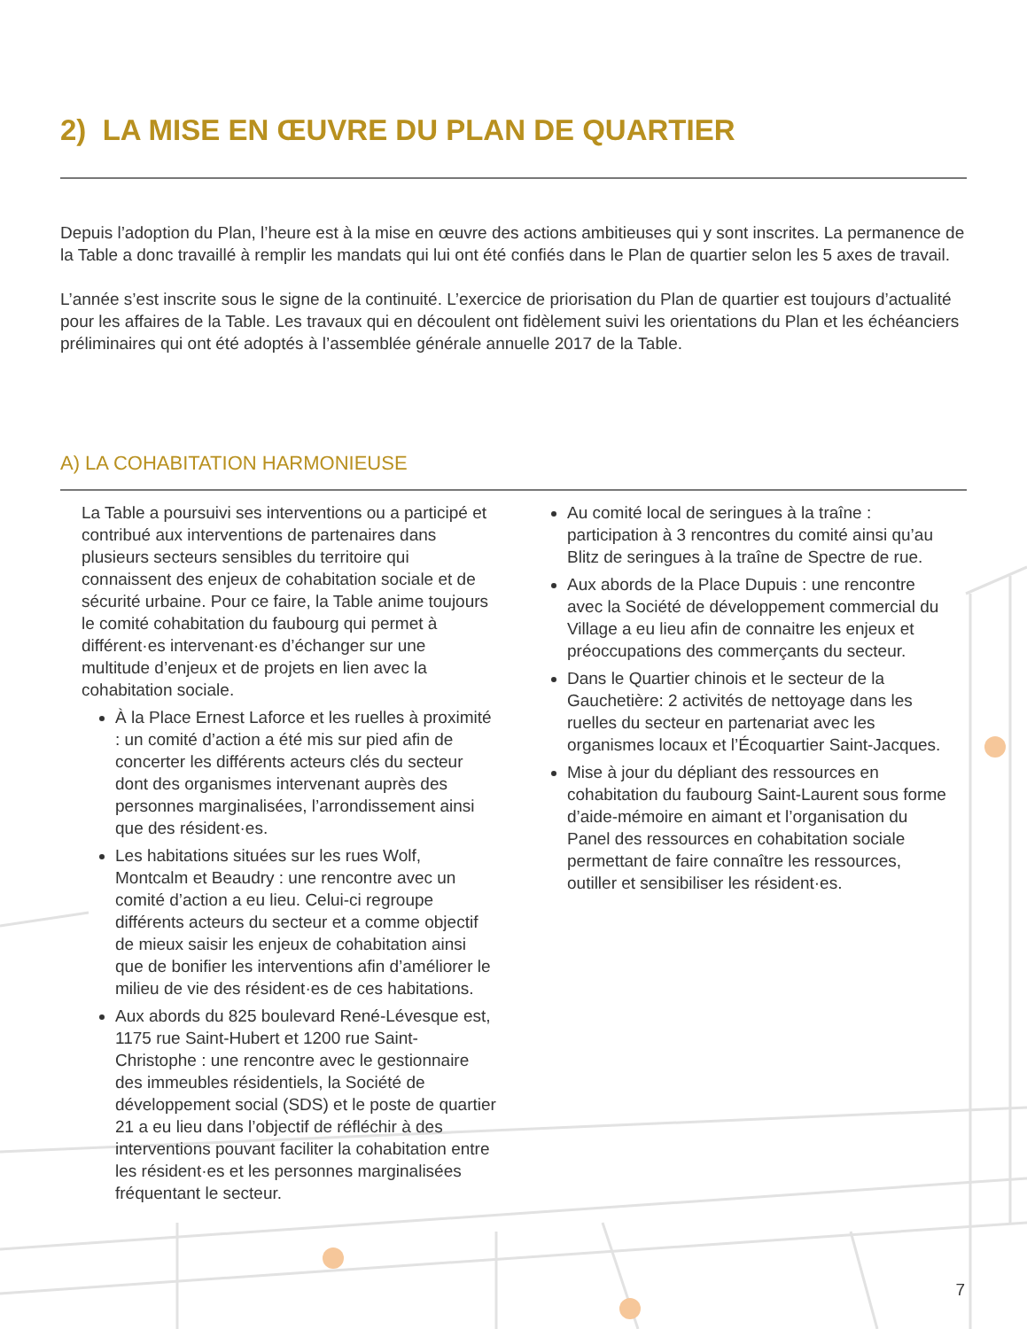2) LA MISE EN ŒUVRE DU PLAN DE QUARTIER
Depuis l’adoption du Plan, l’heure est à la mise en œuvre des actions ambitieuses qui y sont inscrites. La permanence de la Table a donc travaillé à remplir les mandats qui lui ont été confiés dans le Plan de quartier selon les 5 axes de travail.
L’année s’est inscrite sous le signe de la continuité. L’exercice de priorisation du Plan de quartier est toujours d’actualité pour les affaires de la Table. Les travaux qui en découlent ont fidèlement suivi les orientations du Plan et les échéanciers préliminaires qui ont été adoptés à l’assemblée générale annuelle 2017 de la Table.
A) LA COHABITATION HARMONIEUSE
La Table a poursuivi ses interventions ou a participé et contribué aux interventions de partenaires dans plusieurs secteurs sensibles du territoire qui connaissent des enjeux de cohabitation sociale et de sécurité urbaine. Pour ce faire, la Table anime toujours le comité cohabitation du faubourg qui permet à différent·es intervenant·es d’échanger sur une multitude d’enjeux et de projets en lien avec la cohabitation sociale.
À la Place Ernest Laforce et les ruelles à proximité : un comité d’action a été mis sur pied afin de concerter les différents acteurs clés du secteur dont des organismes intervenant auprès des personnes marginalisées, l’arrondissement ainsi que des résident·es.
Les habitations situées sur les rues Wolf, Montcalm et Beaudry : une rencontre avec un comité d’action a eu lieu. Celui-ci regroupe différents acteurs du secteur et a comme objectif de mieux saisir les enjeux de cohabitation ainsi que de bonifier les interventions afin d’améliorer le milieu de vie des résident·es de ces habitations.
Aux abords du 825 boulevard René-Lévesque est, 1175 rue Saint-Hubert et 1200 rue Saint-Christophe : une rencontre avec le gestionnaire des immeubles résidentiels, la Société de développement social (SDS) et le poste de quartier 21 a eu lieu dans l’objectif de réfléchir à des interventions pouvant faciliter la cohabitation entre les résident·es et les personnes marginalisées fréquentant le secteur.
Au comité local de seringues à la traîne : participation à 3 rencontres du comité ainsi qu’au Blitz de seringues à la traîne de Spectre de rue.
Aux abords de la Place Dupuis : une rencontre avec la Société de développement commercial du Village a eu lieu afin de connaitre les enjeux et préoccupations des commerçants du secteur.
Dans le Quartier chinois et le secteur de la Gauchetière: 2 activités de nettoyage dans les ruelles du secteur en partenariat avec les organismes locaux et l’Écoquartier Saint-Jacques.
Mise à jour du dépliant des ressources en cohabitation du faubourg Saint-Laurent sous forme d’aide-mémoire en aimant et l’organisation du Panel des ressources en cohabitation sociale permettant de faire connaître les ressources, outiller et sensibiliser les résident·es.
7